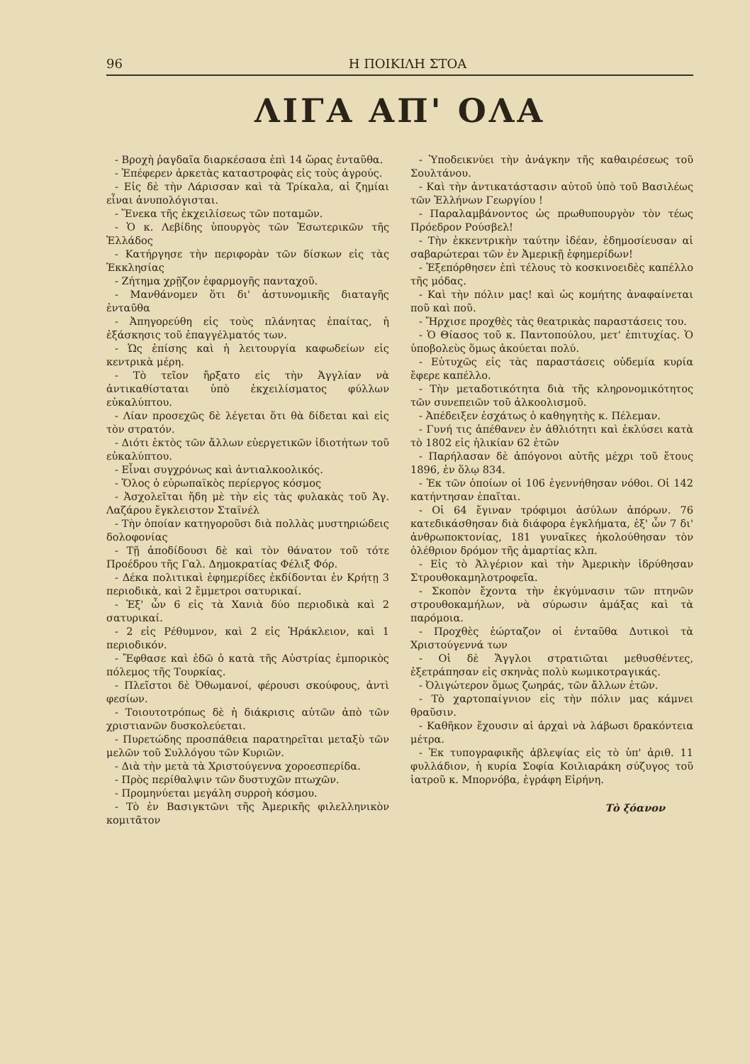96 Η ΠΟΙΚΙΛΗ ΣΤΟΑ
ΛΙΓΑ ΑΠ' ΟΛΑ
- Βροχὴ ῥαγδαῖα διαρκέσασα ἐπὶ 14 ὥρας ἐνταῦθα.
- Ἐπέφερεν ἀρκετὰς καταστροφὰς εἰς τοὺς ἀγρούς.
- Εἰς δὲ τὴν Λάρισσαν καὶ τὰ Τρίκαλα, αἱ ζημίαι εἶναι ἀνυπολόγισται.
- Ἕνεκα τῆς ἐκχειλίσεως τῶν ποταμῶν.
- Ὁ κ. Λεβίδης ὑπουργὸς τῶν Ἐσωτερικῶν τῆς Ἑλλάδος
- Κατήργησε τὴν περιφορὰν τῶν δίσκων εἰς τὰς Ἐκκλησίας
- Ζήτημα χρῇζον ἐφαρμογῆς πανταχοῦ.
- Μανθάνομεν ὅτι δι' ἀστυνομικῆς διαταγῆς ἐνταῦθα
- Ἀπηγορεύθη εἰς τοὺς πλάνητας ἐπαίτας, ἡ ἐξάσκησις τοῦ ἐπαγγέλματός των.
- Ὡς ἐπίσης καὶ ἡ λειτουργία καφωδείων εἰς κεντρικὰ μέρη.
- Τὸ τεῖον ἤρξατο εἰς τὴν Ἀγγλίαν νὰ ἀντικαθίσταται ὑπὸ ἐκχειλίσματος φύλλων εὐκαλύπτου.
- Λίαν προσεχῶς δὲ λέγεται ὅτι θὰ δίδεται καὶ εἰς τὸν στρατόν.
- Διότι ἐκτὸς τῶν ἄλλων εὐεργετικῶν ἰδιοτήτων τοῦ εὐκαλύπτου.
- Εἶναι συγχρόνως καὶ ἀντιαλκοολικός.
- Ὅλος ὁ εὐρωπαϊκὸς περίεργος κόσμος
- Ἀσχολεῖται ἤδη μὲ τὴν εἰς τὰς φυλακὰς τοῦ Ἁγ. Λαζάρου ἔγκλειστον Σταϊνέλ
- Τὴν ὁποίαν κατηγοροῦσι διὰ πολλὰς μυστηριώδεις δολοφονίας
- Τῇ ἀποδίδουσι δὲ καὶ τὸν θάνατον τοῦ τότε Προέδρου τῆς Γαλ. Δημοκρατίας Φέλιξ Φόρ.
- Δέκα πολιτικαὶ ἐφημερίδες ἐκδίδονται ἐν Κρήτῃ 3 περιοδικὰ, καὶ 2 ἔμμετροι σατυρικαί.
- Ἐξ' ὧν 6 εἰς τὰ Χανιὰ δύο περιοδικὰ καὶ 2 σατυρικαί.
- 2 εἰς Ρέθυμνον, καὶ 2 εἰς Ἡράκλειον, καὶ 1 περιοδικόν.
- Ἔφθασε καὶ ἐδῶ ὁ κατὰ τῆς Αὐστρίας ἐμπορικὸς πόλεμος τῆς Τουρκίας.
- Πλεῖστοι δὲ Ὀθωμανοί, φέρουσι σκούφους, ἀντὶ φεσίων.
- Τοιουτοτρόπως δὲ ἡ διάκρισις αὐτῶν ἀπὸ τῶν χριστιανῶν δυσκολεύεται.
- Πυρετώδης προσπάθεια παρατηρεῖται μεταξὺ τῶν μελῶν τοῦ Συλλόγου τῶν Κυριῶν.
- Διὰ τὴν μετὰ τὰ Χριστούγεννα χοροεσπερίδα.
- Πρὸς περίθαλψιν τῶν δυστυχῶν πτωχῶν.
- Προμηνύεται μεγάλη συρροὴ κόσμου.
- Τὸ ἐν Βασιγκτῶνι τῆς Ἀμερικῆς φιλελληνικὸν κομιτᾶτον
- Ὑποδεικνύει τὴν ἀνάγκην τῆς καθαιρέσεως τοῦ Σουλτάνου.
- Καὶ τὴν ἀντικατάστασιν αὐτοῦ ὑπὸ τοῦ Βασιλέως τῶν Ἑλλήνων Γεωργίου !
- Παραλαμβάνοντος ὡς πρωθυπουργὸν τὸν τέως Πρόεδρον Ρούσβελ!
- Τὴν ἐκκεντρικὴν ταύτην ἰδέαν, ἐδημοσίευσαν αἱ σαβαρώτεραι τῶν ἐν Ἀμερικῇ ἐφημερίδων!
- Ἐξεπόρθησεν ἐπὶ τέλους τὸ κοσκινοειδὲς καπέλλο τῆς μόδας.
- Καὶ τὴν πόλιν μας! καὶ ὡς κομήτης ἀναφαίνεται ποῦ καὶ ποῦ.
- Ἤρχισε προχθὲς τὰς θεατρικὰς παραστάσεις του.
- Ὁ Θίασος τοῦ κ. Παντοπούλου, μετ' ἐπιτυχίας. Ὁ ὑποβολεὺς ὅμως ἀκούεται πολύ.
- Εὐτυχῶς εἰς τὰς παραστάσεις οὐδεμία κυρία ἔφερε καπέλλο.
- Τὴν μεταδοτικότητα διὰ τῆς κληρονομικότητος τῶν συνεπειῶν τοῦ ἀλκοολισμοῦ.
- Ἀπέδειξεν ἐσχάτως ὁ καθηγητὴς κ. Πέλεμαν.
- Γυνή τις ἀπέθανεν ἐν ἀθλιότητι καὶ ἐκλύσει κατὰ τὸ 1802 εἰς ἡλικίαν 62 ἐτῶν
- Παρήλασαν δὲ ἀπόγονοι αὐτῆς μέχρι τοῦ ἔτους 1896, ἐν ὅλῳ 834.
- Ἐκ τῶν ὁποίων οἱ 106 ἐγεννήθησαν νόθοι. Οἱ 142 κατήντησαν ἐπαῖται.
- Οἱ 64 ἔγιναν τρόφιμοι ἀσύλων ἀπόρων. 76 κατεδικάσθησαν διὰ διάφορα ἐγκλήματα, ἐξ' ὧν 7 δι' ἀνθρωποκτονίας, 181 γυναῖκες ἠκολούθησαν τὸν ὀλέθριον δρόμον τῆς ἁμαρτίας κλπ.
- Εἰς τὸ Ἀλγέριον καὶ τὴν Ἀμερικὴν ἱδρύθησαν Στρουθοκαμηλοτροφεῖα.
- Σκοπὸν ἔχοντα τὴν ἐκγύμνασιν τῶν πτηνῶν στρουθοκαμήλων, νὰ σύρωσιν ἁμάξας καὶ τὰ παρόμοια.
- Προχθὲς ἑώρταζον οἱ ἐνταῦθα Δυτικοὶ τὰ Χριστούγεννά των
- Οἱ δὲ Ἄγγλοι στρατιῶται μεθυσθέντες, ἐξετράπησαν εἰς σκηνὰς πολὺ κωμικοτραγικάς.
- Ὀλιγώτερον ὅμως ζωηράς, τῶν ἄλλων ἐτῶν.
- Τὸ χαρτοπαίγνιον εἰς τὴν πόλιν μας κάμνει θραῦσιν.
- Καθῆκον ἔχουσιν αἱ ἀρχαὶ νὰ λάβωσι δρακόντεια μέτρα.
- Ἐκ τυπογραφικῆς ἀβλεψίας εἰς τὸ ὑπ' ἀριθ. 11 φυλλάδιον, ἡ κυρία Σοφία Κοιλιαράκη σύζυγος τοῦ ἰατροῦ κ. Μπορνόβα, ἐγράφη Εἰρήνη.
Τὸ ξόανον